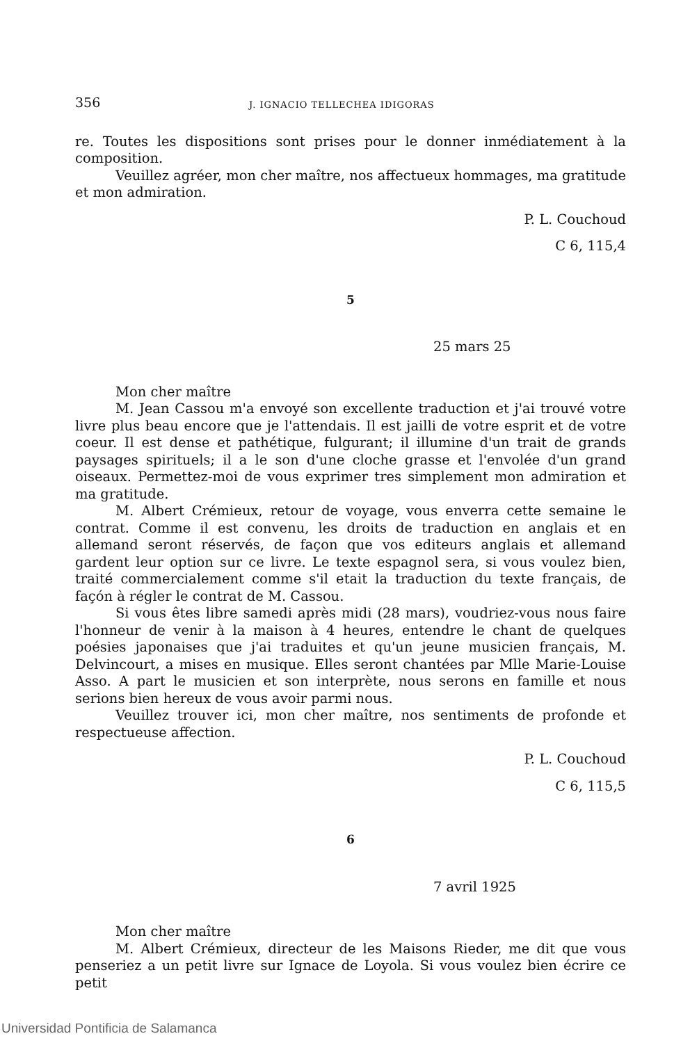356 J. IGNACIO TELLECHEA IDIGORAS
re. Toutes les dispositions sont prises pour le donner inmédiatement à la composition.
Veuillez agréer, mon cher maître, nos affectueux hommages, ma gratitude et mon admiration.
P. L. Couchoud
C 6, 115,4
5
25 mars 25
Mon cher maître
M. Jean Cassou m'a envoyé son excellente traduction et j'ai trouvé votre livre plus beau encore que je l'attendais. Il est jailli de votre esprit et de votre coeur. Il est dense et pathétique, fulgurant; il illumine d'un trait de grands paysages spirituels; il a le son d'une cloche grasse et l'envolée d'un grand oiseaux. Permettez-moi de vous exprimer tres simplement mon admiration et ma gratitude.
M. Albert Crémieux, retour de voyage, vous enverra cette semaine le contrat. Comme il est convenu, les droits de traduction en anglais et en allemand seront réservés, de façon que vos editeurs anglais et allemand gardent leur option sur ce livre. Le texte espagnol sera, si vous voulez bien, traité commercialement comme s'il etait la traduction du texte français, de façón à régler le contrat de M. Cassou.
Si vous êtes libre samedi après midi (28 mars), voudriez-vous nous faire l'honneur de venir à la maison à 4 heures, entendre le chant de quelques poésies japonaises que j'ai traduites et qu'un jeune musicien français, M. Delvincourt, a mises en musique. Elles seront chantées par Mlle Marie-Louise Asso. A part le musicien et son interprète, nous serons en famille et nous serions bien hereux de vous avoir parmi nous.
Veuillez trouver ici, mon cher maître, nos sentiments de profonde et respectueuse affection.
P. L. Couchoud
C 6, 115,5
6
7 avril 1925
Mon cher maître
M. Albert Crémieux, directeur de les Maisons Rieder, me dit que vous penseriez a un petit livre sur Ignace de Loyola. Si vous voulez bien écrire ce petit
Universidad Pontificia de Salamanca